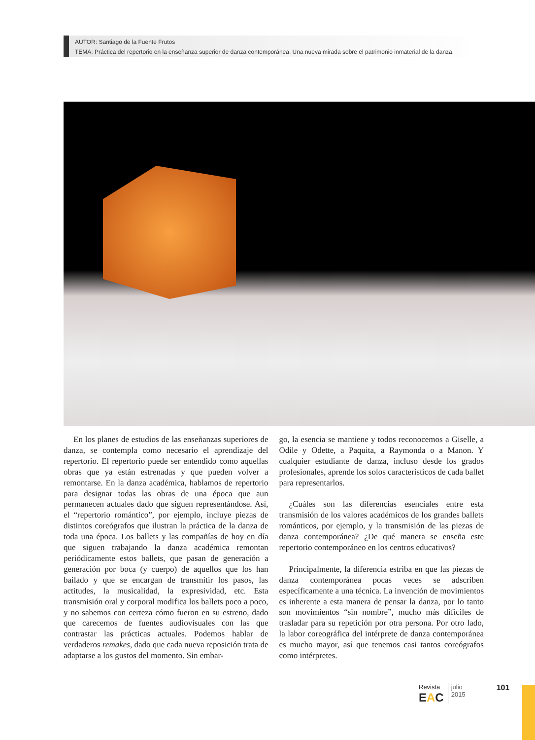AUTOR: Santiago de la Fuente Frutos
TEMA: Práctica del repertorio en la enseñanza superior de danza contemporánea. Una nueva mirada sobre el patrimonio inmaterial de la danza.
En los planes de estudios de las enseñanzas superiores de danza, se contempla como necesario el aprendizaje del repertorio. El repertorio puede ser entendido como aquellas obras que ya están estrenadas y que pueden volver a remontarse. En la danza académica, hablamos de repertorio para designar todas las obras de una época que aun permanecen actuales dado que siguen representándose. Así, el “repertorio romántico”, por ejemplo, incluye piezas de distintos coreógrafos que ilustran la práctica de la danza de toda una época. Los ballets y las compañías de hoy en día que siguen trabajando la danza académica remontan periódicamente estos ballets, que pasan de generación a generación por boca (y cuerpo) de aquellos que los han bailado y que se encargan de transmitir los pasos, las actitudes, la musicalidad, la expresividad, etc. Esta transmisión oral y corporal modifica los ballets poco a poco, y no sabemos con certeza cómo fueron en su estreno, dado que carecemos de fuentes audiovisuales con las que contrastar las prácticas actuales. Podemos hablar de verdaderos remakes, dado que cada nueva reposición trata de adaptarse a los gustos del momento. Sin embar-
go, la esencia se mantiene y todos reconocemos a Giselle, a Odile y Odette, a Paquita, a Raymonda o a Manon. Y cualquier estudiante de danza, incluso desde los grados profesionales, aprende los solos característicos de cada ballet para representarlos.
¿Cuáles son las diferencias esenciales entre esta transmisión de los valores académicos de los grandes ballets románticos, por ejemplo, y la transmisión de las piezas de danza contemporánea? ¿De qué manera se enseña este repertorio contemporáneo en los centros educativos?
Principalmente, la diferencia estriba en que las piezas de danza contemporánea pocas veces se adscriben específicamente a una técnica. La invención de movimientos es inherente a esta manera de pensar la danza, por lo tanto son movimientos “sin nombre”, mucho más difíciles de trasladar para su repetición por otra persona. Por otro lado, la labor coreográfica del intérprete de danza contemporánea es mucho mayor, así que tenemos casi tantos coreógrafos como intérpretes.
Revista
EAC
julio
2015
101